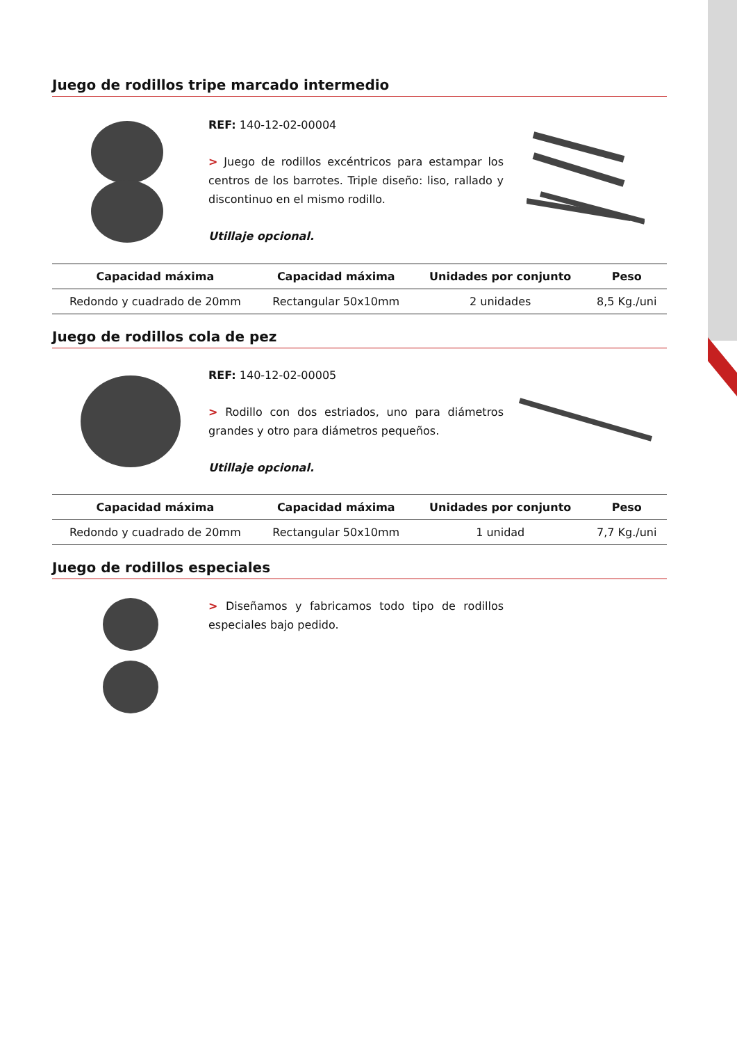Juego de rodillos tripe marcado intermedio
REF: 140-12-02-00004
> Juego de rodillos excéntricos para estampar los centros de los barrotes. Triple diseño: liso, rallado y discontinuo en el mismo rodillo.
Utillaje opcional.
| Capacidad máxima | Capacidad máxima | Unidades por conjunto | Peso |
| --- | --- | --- | --- |
| Redondo y cuadrado de 20mm | Rectangular 50x10mm | 2 unidades | 8,5 Kg./uni |
Juego de rodillos cola de pez
REF: 140-12-02-00005
> Rodillo con dos estriados, uno para diámetros grandes y otro para diámetros pequeños.
Utillaje opcional.
| Capacidad máxima | Capacidad máxima | Unidades por conjunto | Peso |
| --- | --- | --- | --- |
| Redondo y cuadrado de 20mm | Rectangular 50x10mm | 1 unidad | 7,7 Kg./uni |
Juego de rodillos especiales
> Diseñamos y fabricamos todo tipo de rodillos especiales bajo pedido.